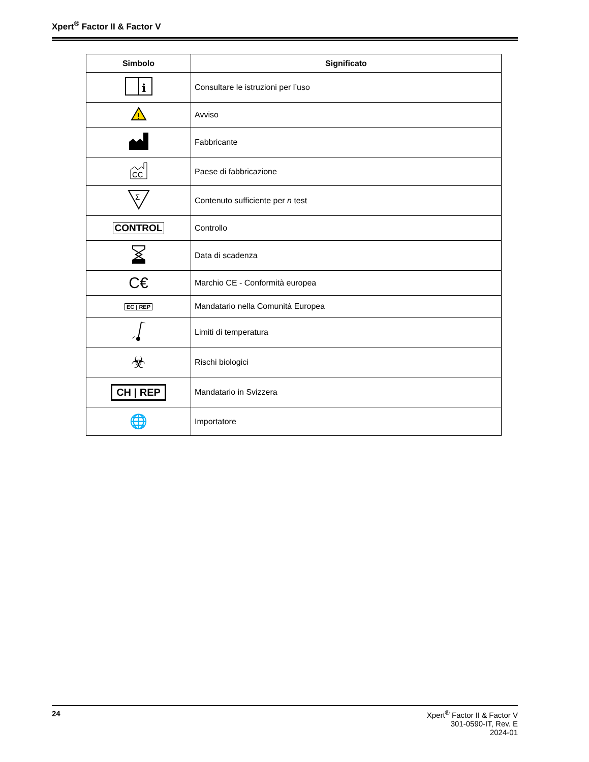Xpert<sup>®</sup> Factor II & Factor V
| Simbolo | Significato |
| --- | --- |
| i | Consultare le istruzioni per l’uso |
| ! | Avviso |
| | Fabbricante |
| CC | Paese di fabbricazione |
| Σ | Contenuto sufficiente per n test |
| CONTROL | Controllo |
| | Data di scadenza |
| C€ | Marchio CE - Conformità europea |
| EC / REP | Mandatario nella Comunità Europea |
| | Limiti di temperatura |
| ☣ | Rischi biologici |
| CH / REP | Mandatario in Svizzera |
| 🌐 | Importatore |
24 Xpert<sup>®</sup> Factor II & Factor V
301-0590-IT, Rev. E
2024-01